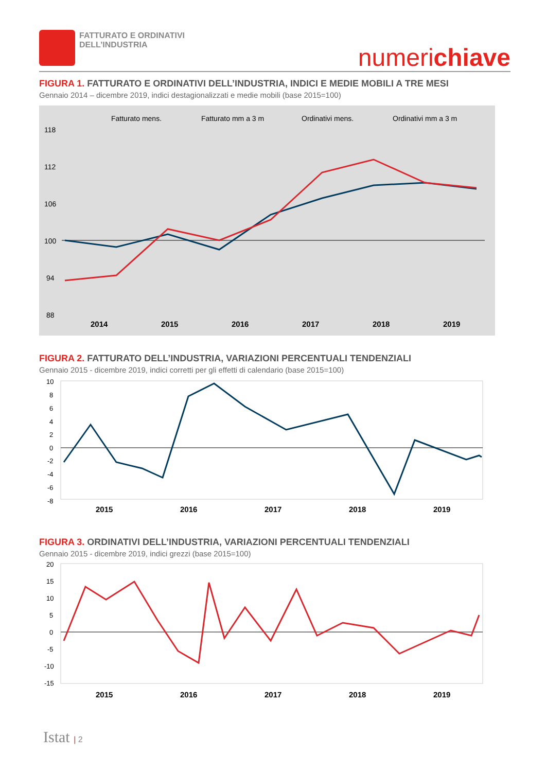FATTURATO E ORDINATIVI
DELL’INDUSTRIA
numerichiave
FIGURA 1. FATTURATO E ORDINATIVI DELL’INDUSTRIA, INDICI E MEDIE MOBILI A TRE MESI
Gennaio 2014 – dicembre 2019, indici destagionalizzati e medie mobili (base 2015=100)
Fatturato mens.
Fatturato mm a 3 m
Ordinativi mens.
Ordinativi mm a 3 m
118
112
106
100
94
88
2014
2015
2016
2017
2018
2019
FIGURA 2. FATTURATO DELL’INDUSTRIA, VARIAZIONI PERCENTUALI TENDENZIALI
Gennaio 2015 - dicembre 2019, indici corretti per gli effetti di calendario (base 2015=100)
10
8
6
4
2
0
-2
-4
-6
-8
2015
2016
2017
2018
2019
FIGURA 3. ORDINATIVI DELL’INDUSTRIA, VARIAZIONI PERCENTUALI TENDENZIALI
Gennaio 2015 - dicembre 2019, indici grezzi (base 2015=100)
20
15
10
5
0
-5
-10
-15
2015
2016
2017
2018
2019
Istat | 2